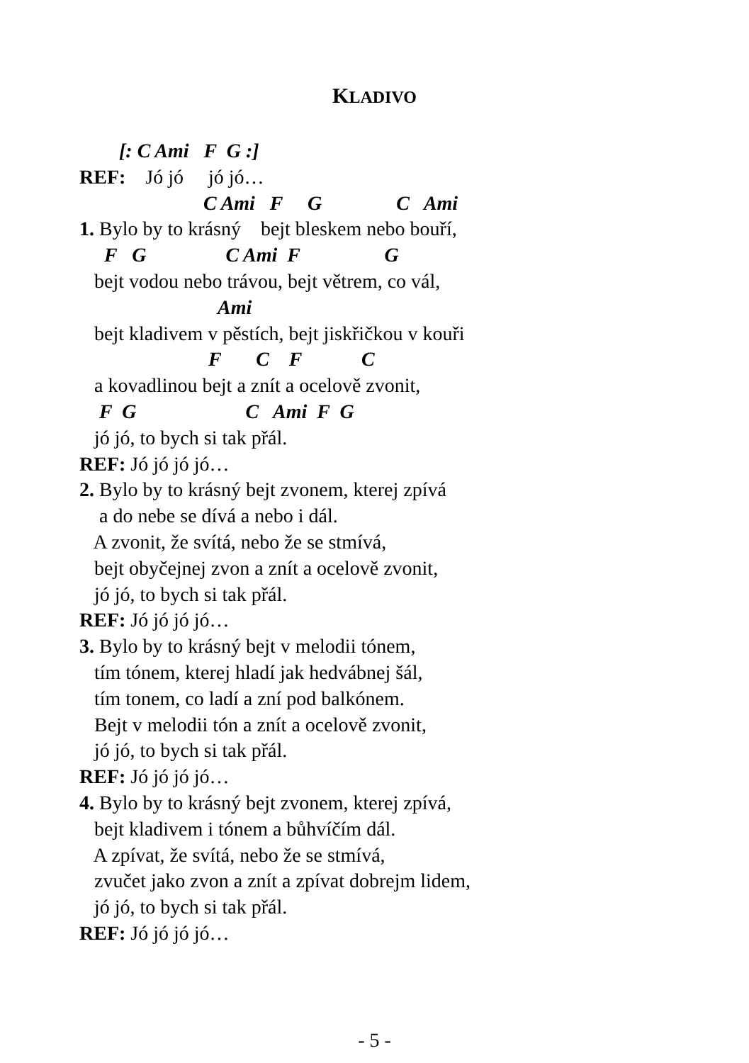KLADIVO
[: C Ami F G :]
REF: Jó jó jó jó…
C Ami F G C Ami
1. Bylo by to krásný bejt bleskem nebo bouří,
F G C Ami F G
bejt vodou nebo trávou, bejt větrem, co vál,
Ami
bejt kladivem v pěstích, bejt jiskřičkou v kouři
F C F C
a kovadlinou bejt a znít a ocelově zvonit,
F G C Ami F G
jó jó, to bych si tak přál.
REF: Jó jó jó jó…
2. Bylo by to krásný bejt zvonem, kterej zpívá
a do nebe se dívá a nebo i dál.
A zvonit, že svítá, nebo že se stmívá,
bejt obyčejnej zvon a znít a ocelově zvonit,
jó jó, to bych si tak přál.
REF: Jó jó jó jó…
3. Bylo by to krásný bejt v melodii tónem,
tím tónem, kterej hladí jak hedvábnej šál,
tím tonem, co ladí a zní pod balkónem.
Bejt v melodii tón a znít a ocelově zvonit,
jó jó, to bych si tak přál.
REF: Jó jó jó jó…
4. Bylo by to krásný bejt zvonem, kterej zpívá,
bejt kladivem i tónem a bůhvíčím dál.
A zpívat, že svítá, nebo že se stmívá,
zvučet jako zvon a znít a zpívat dobrejm lidem,
jó jó, to bych si tak přál.
REF: Jó jó jó jó…
- 5 -